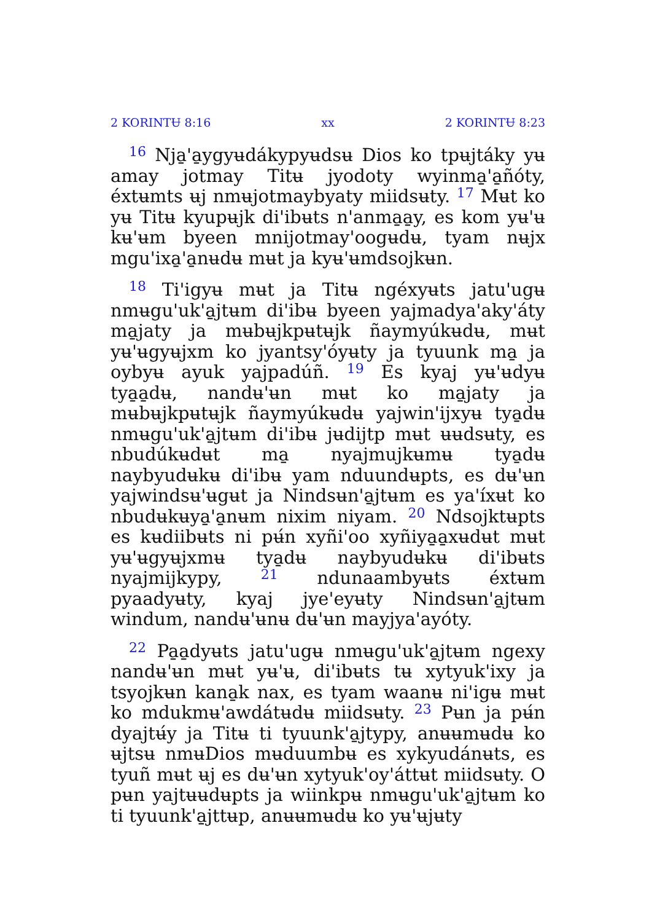2 KORINTɄ 8:16 xx 2 KORINTɄ 8:23
<sup>16</sup> Nja̱'a̱ygyʉdákypyʉdsʉ Dios ko tpʉjtáky yʉ amay jotmay Titʉ jyodoty wyinma̱'a̱ñóty, éxtʉmts ʉj nmʉjotmaybyaty miidsʉty. <sup>17</sup> Mʉt ko yʉ Titʉ kyupʉjk di'ibʉts n'anma̱a̱y, es kom yʉ'ʉ kʉ'ʉm byeen mnijotmay'oogʉdʉ, tyam nʉjx mgu'ixa̱'a̱nʉdʉ mʉt ja kyʉ'ʉmdsojkʉn.
<sup>18</sup> Ti'igyʉ mʉt ja Titʉ ngéxyʉts jatu'ugʉ nmʉgu'uk'a̱jtʉm di'ibʉ byeen yajmadya'aky'áty ma̱jaty ja mʉbʉjkpʉtʉjk ñaymyúkʉdʉ, mʉt yʉ'ʉgyʉjxm ko jyantsy'óyʉty ja tyuunk ma̱ ja oybyʉ ayuk yajpadúñ. <sup>19</sup> Es kyaj yʉ'ʉdyʉ tya̱a̱dʉ, nandʉ'ʉn mʉt ko ma̱jaty ja mʉbʉjkpʉtʉjk ñaymyúkʉdʉ yajwin'ijxyʉ tya̱dʉ nmʉgu'uk'a̱jtʉm di'ibʉ jʉdijtp mʉt ʉʉdsʉty, es nbudúkʉdʉt ma̱ nyajmujkʉmʉ tya̱dʉ naybyudʉkʉ di'ibʉ yam nduundʉpts, es dʉ'ʉn yajwindsʉ'ʉgʉt ja Nindsʉn'a̱jtʉm es ya'íxʉt ko nbudʉkʉya̱'a̱nʉm nixim niyam. <sup>20</sup> Ndsojktʉpts es kʉdiibʉts ni pʉ́n xyñi'oo xyñiya̱a̱xʉdʉt mʉt yʉ'ʉgyʉjxmʉ tya̱dʉ naybyudʉkʉ di'ibʉts nyajmijkypy, <sup>21</sup> ndunaambyʉts éxtʉm pyaadyʉty, kyaj jye'eyʉty Nindsʉn'a̱jtʉm windum, nandʉ'ʉnʉ dʉ'ʉn mayjya'ayóty.
<sup>22</sup> Pa̱a̱dyʉts jatu'ugʉ nmʉgu'uk'a̱jtʉm ngexy nandʉ'ʉn mʉt yʉ'ʉ, di'ibʉts tʉ xytyuk'ixy ja tsyojkʉn kana̱k nax, es tyam waanʉ ni'igʉ mʉt ko mdukmʉ'awdátʉdʉ miidsʉty. <sup>23</sup> Pʉn ja pʉ́n dyajtʉ́y ja Titʉ ti tyuunk'a̱jtypy, anʉʉmʉdʉ ko ʉjtsʉ nmʉDios mʉduumbʉ es xykyudánʉts, es tyuñ mʉt ʉj es dʉ'ʉn xytyuk'oy'áttʉt miidsʉty. O pʉn yajtʉʉdʉpts ja wiinkpʉ nmʉgu'uk'a̱jtʉm ko ti tyuunk'a̱jttʉp, anʉʉmʉdʉ ko yʉ'ʉjʉty